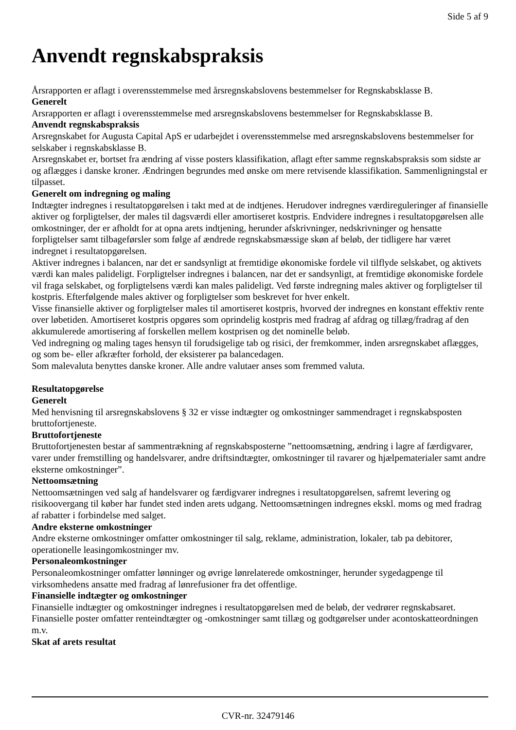Side 5 af 9
Anvendt regnskabspraksis
Årsrapporten er aflagt i overensstemmelse med årsregnskabslovens bestemmelser for Regnskabsklasse B.
Generelt
Arsrapporten er aflagt i overensstemmelse med arsregnskabslovens bestemmelser for Regnskabsklasse B.
Anvendt regnskabspraksis
Arsregnskabet for Augusta Capital ApS er udarbejdet i overensstemmelse med arsregnskabslovens bestemmelser for selskaber i regnskabsklasse B.
Arsregnskabet er, bortset fra ændring af visse posters klassifikation, aflagt efter samme regnskabspraksis som sidste ar og aflægges i danske kroner. Ændringen begrundes med ønske om mere retvisende klassifikation. Sammenligningstal er tilpasset.
Generelt om indregning og maling
Indtægter indregnes i resultatopgørelsen i takt med at de indtjenes. Herudover indregnes værdireguleringer af finansielle aktiver og forpligtelser, der males til dagsværdi eller amortiseret kostpris. Endvidere indregnes i resultatopgørelsen alle omkostninger, der er afholdt for at opna arets indtjening, herunder afskrivninger, nedskrivninger og hensatte forpligtelser samt tilbageførsler som følge af ændrede regnskabsmæssige skøn af beløb, der tidligere har været indregnet i resultatopgørelsen.
Aktiver indregnes i balancen, nar det er sandsynligt at fremtidige økonomiske fordele vil tilflyde selskabet, og aktivets værdi kan males palideligt. Forpligtelser indregnes i balancen, nar det er sandsynligt, at fremtidige økonomiske fordele vil fraga selskabet, og forpligtelsens værdi kan males palideligt. Ved første indregning males aktiver og forpligtelser til kostpris. Efterfølgende males aktiver og forpligtelser som beskrevet for hver enkelt.
Visse finansielle aktiver og forpligtelser males til amortiseret kostpris, hvorved der indregnes en konstant effektiv rente over løbetiden. Amortiseret kostpris opgøres som oprindelig kostpris med fradrag af afdrag og tillæg/fradrag af den akkumulerede amortisering af forskellen mellem kostprisen og det nominelle beløb.
Ved indregning og maling tages hensyn til forudsigelige tab og risici, der fremkommer, inden arsregnskabet aflægges, og som be- eller afkræfter forhold, der eksisterer pa balancedagen.
Som malevaluta benyttes danske kroner. Alle andre valutaer anses som fremmed valuta.
Resultatopgørelse
Generelt
Med henvisning til arsregnskabslovens § 32 er visse indtægter og omkostninger sammendraget i regnskabsposten bruttofortjeneste.
Bruttofortjeneste
Bruttofortjenesten bestar af sammentrækning af regnskabsposterne ”nettoomsætning, ændring i lagre af færdigvarer, varer under fremstilling og handelsvarer, andre driftsindtægter, omkostninger til ravarer og hjælpematerialer samt andre eksterne omkostninger”.
Nettoomsætning
Nettoomsætningen ved salg af handelsvarer og færdigvarer indregnes i resultatopgørelsen, safremt levering og risikoovergang til køber har fundet sted inden arets udgang. Nettoomsætningen indregnes ekskl. moms og med fradrag af rabatter i forbindelse med salget.
Andre eksterne omkostninger
Andre eksterne omkostninger omfatter omkostninger til salg, reklame, administration, lokaler, tab pa debitorer, operationelle leasingomkostninger mv.
Personaleomkostninger
Personaleomkostninger omfatter lønninger og øvrige lønrelaterede omkostninger, herunder sygedagpenge til virksomhedens ansatte med fradrag af lønrefusioner fra det offentlige.
Finansielle indtægter og omkostninger
Finansielle indtægter og omkostninger indregnes i resultatopgørelsen med de beløb, der vedrører regnskabsaret. Finansielle poster omfatter renteindtægter og -omkostninger samt tillæg og godtgørelser under acontoskatteordningen m.v.
Skat af arets resultat
CVR-nr. 32479146